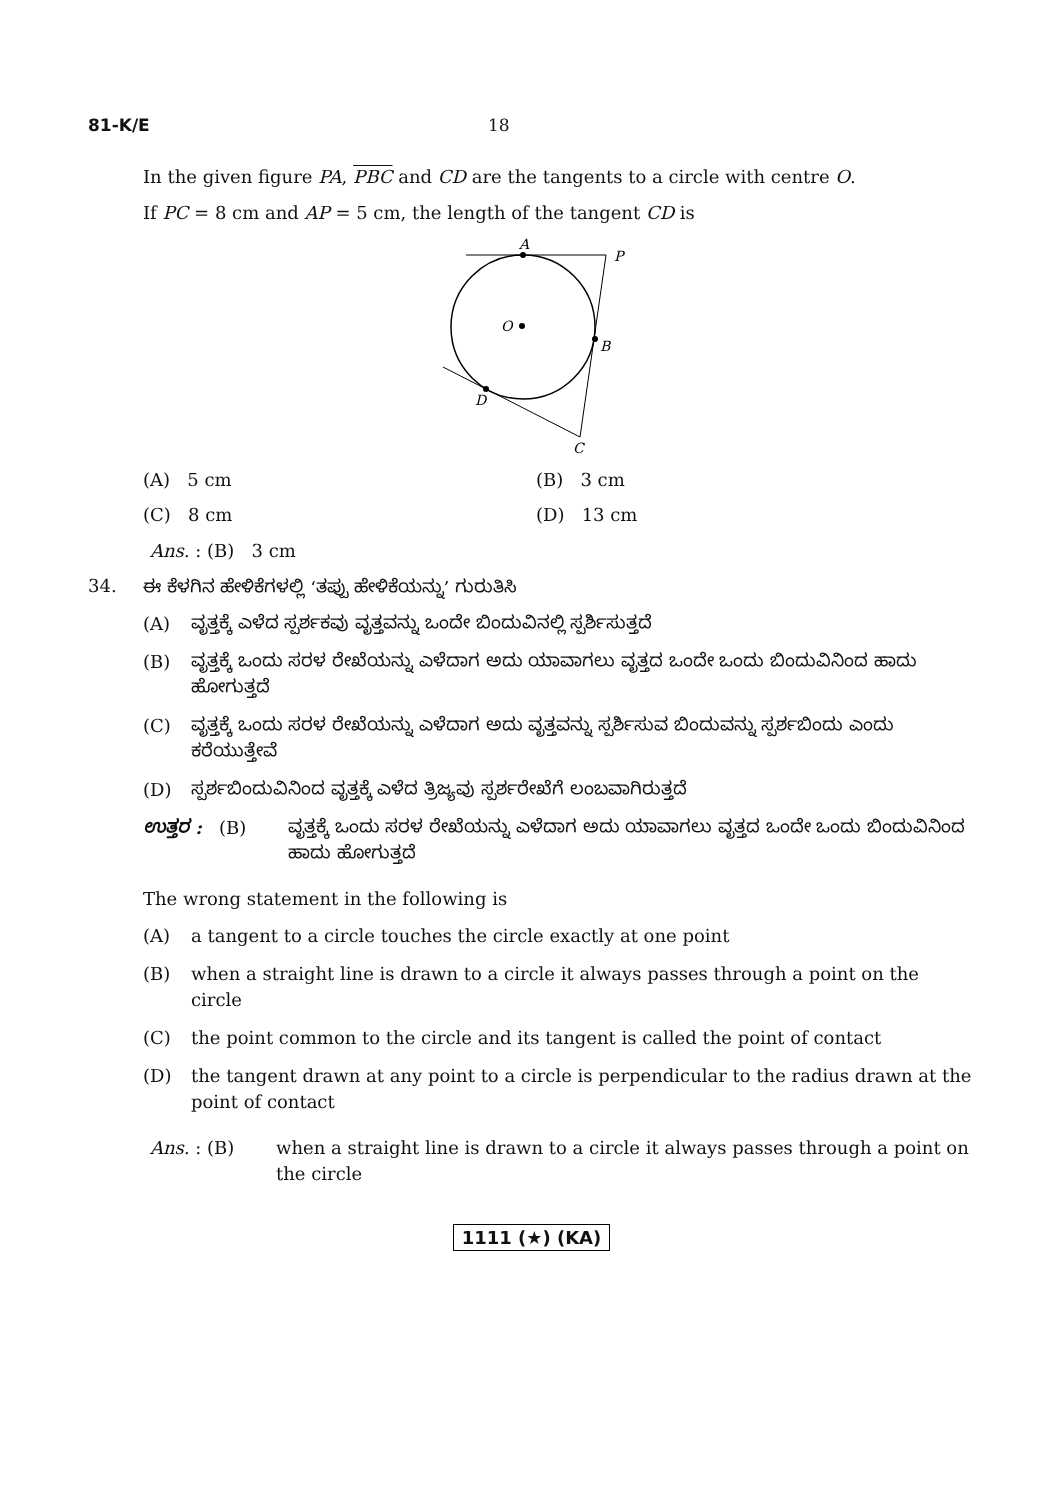81-K/E 18
In the given figure PA, PBC and CD are the tangents to a circle with centre O.
If PC = 8 cm and AP = 5 cm, the length of the tangent CD is
A
P
O
B
D
C
(A) 5 cm (B) 3 cm
(C) 8 cm (D) 13 cm
Ans. : (B) 3 cm
34. ಈ ಕೆಳಗಿನ ಹೇಳಿಕೆಗಳಲ್ಲಿ ‘ತಪ್ಪು ಹೇಳಿಕೆಯನ್ನು’ ಗುರುತಿಸಿ
(A) ವೃತ್ತಕ್ಕೆ ಎಳೆದ ಸ್ಪರ್ಶಕವು ವೃತ್ತವನ್ನು ಒಂದೇ ಬಿಂದುವಿನಲ್ಲಿ ಸ್ಪರ್ಶಿಸುತ್ತದೆ
(B) ವೃತ್ತಕ್ಕೆ ಒಂದು ಸರಳ ರೇಖೆಯನ್ನು ಎಳೆದಾಗ ಅದು ಯಾವಾಗಲು ವೃತ್ತದ ಒಂದೇ ಒಂದು ಬಿಂದುವಿನಿಂದ ಹಾದು ಹೋಗುತ್ತದೆ
(C) ವೃತ್ತಕ್ಕೆ ಒಂದು ಸರಳ ರೇಖೆಯನ್ನು ಎಳೆದಾಗ ಅದು ವೃತ್ತವನ್ನು ಸ್ಪರ್ಶಿಸುವ ಬಿಂದುವನ್ನು ಸ್ಪರ್ಶಬಿಂದು ಎಂದು ಕರೆಯುತ್ತೇವೆ
(D) ಸ್ಪರ್ಶಬಿಂದುವಿನಿಂದ ವೃತ್ತಕ್ಕೆ ಎಳೆದ ತ್ರಿಜ್ಯವು ಸ್ಪರ್ಶರೇಖೆಗೆ ಲಂಬವಾಗಿರುತ್ತದೆ
ಉತ್ತರ : (B) ವೃತ್ತಕ್ಕೆ ಒಂದು ಸರಳ ರೇಖೆಯನ್ನು ಎಳೆದಾಗ ಅದು ಯಾವಾಗಲು ವೃತ್ತದ ಒಂದೇ ಒಂದು ಬಿಂದುವಿನಿಂದ ಹಾದು ಹೋಗುತ್ತದೆ
The wrong statement in the following is
(A) a tangent to a circle touches the circle exactly at one point
(B) when a straight line is drawn to a circle it always passes through a point on the circle
(C) the point common to the circle and its tangent is called the point of contact
(D) the tangent drawn at any point to a circle is perpendicular to the radius drawn at the point of contact
Ans. : (B) when a straight line is drawn to a circle it always passes through a point on the circle
1111 (★) (KA)